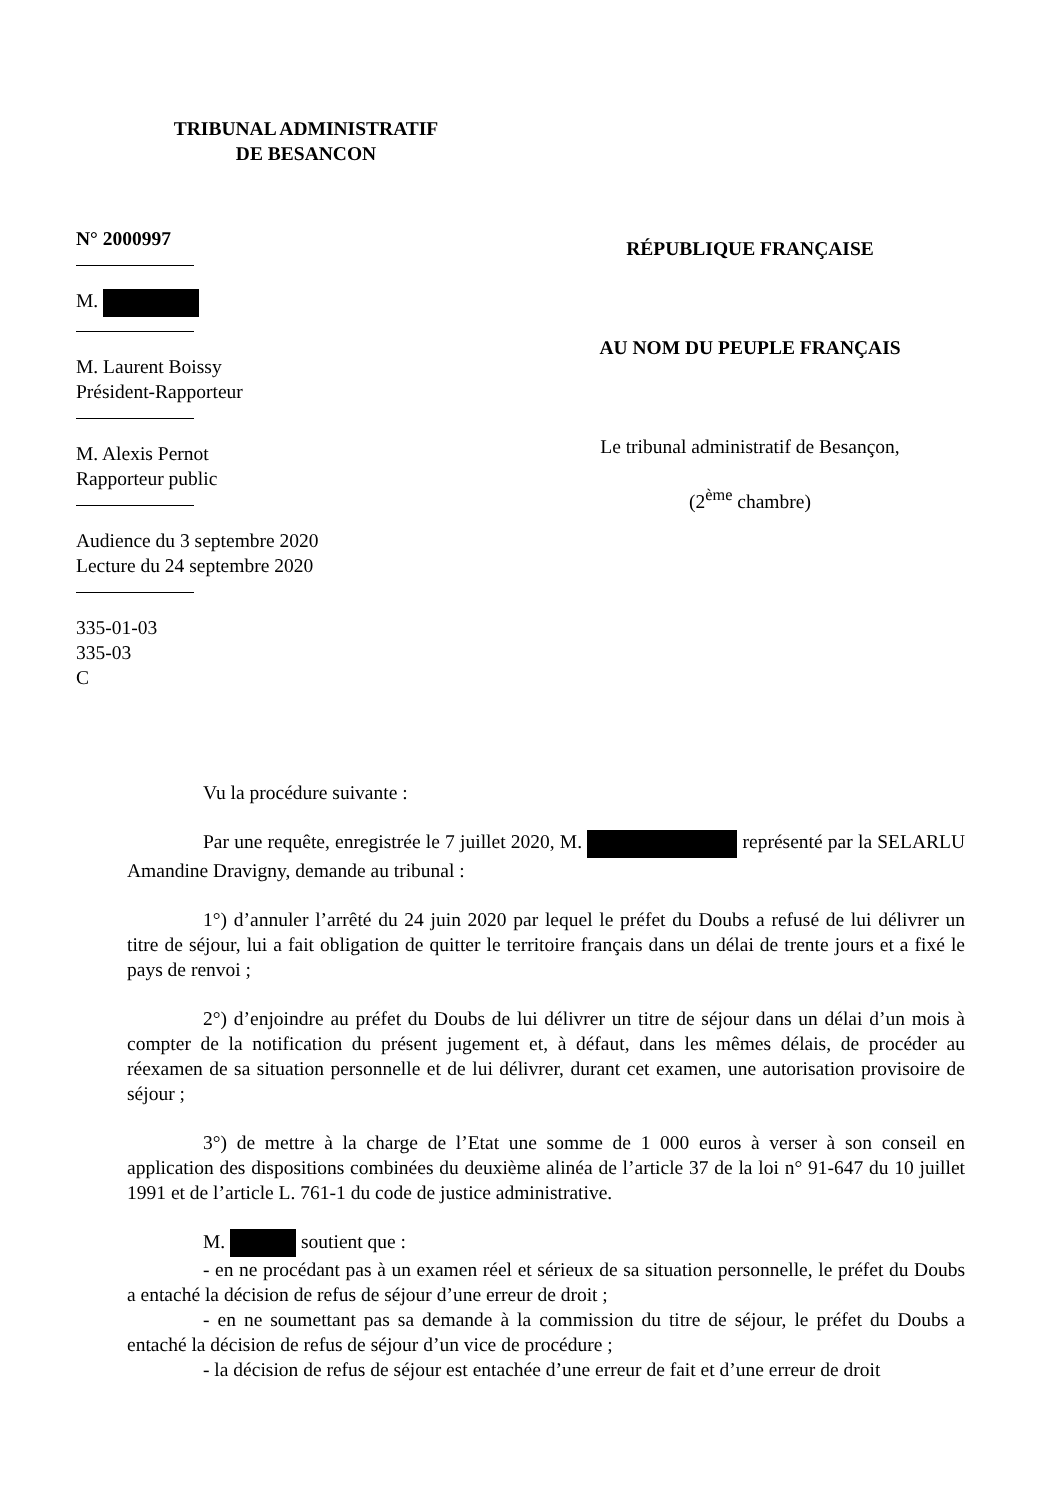TRIBUNAL ADMINISTRATIF
DE BESANCON
N° 2000997
M.
M. Laurent Boissy
Président-Rapporteur
M. Alexis Pernot
Rapporteur public
Audience du 3 septembre 2020
Lecture du 24 septembre 2020
335-01-03
335-03
C
RÉPUBLIQUE FRANÇAISE
AU NOM DU PEUPLE FRANÇAIS
Le tribunal administratif de Besançon,
(2<sup>ème</sup> chambre)
Vu la procédure suivante :
Par une requête, enregistrée le 7 juillet 2020, M. représenté par la SELARLU Amandine Dravigny, demande au tribunal :
1°) d’annuler l’arrêté du 24 juin 2020 par lequel le préfet du Doubs a refusé de lui délivrer un titre de séjour, lui a fait obligation de quitter le territoire français dans un délai de trente jours et a fixé le pays de renvoi ;
2°) d’enjoindre au préfet du Doubs de lui délivrer un titre de séjour dans un délai d’un mois à compter de la notification du présent jugement et, à défaut, dans les mêmes délais, de procéder au réexamen de sa situation personnelle et de lui délivrer, durant cet examen, une autorisation provisoire de séjour ;
3°) de mettre à la charge de l’Etat une somme de 1 000 euros à verser à son conseil en application des dispositions combinées du deuxième alinéa de l’article 37 de la loi n° 91-647 du 10 juillet 1991 et de l’article L. 761-1 du code de justice administrative.
M. soutient que :
- en ne procédant pas à un examen réel et sérieux de sa situation personnelle, le préfet du Doubs a entaché la décision de refus de séjour d’une erreur de droit ;
- en ne soumettant pas sa demande à la commission du titre de séjour, le préfet du Doubs a entaché la décision de refus de séjour d’un vice de procédure ;
- la décision de refus de séjour est entachée d’une erreur de fait et d’une erreur de droit